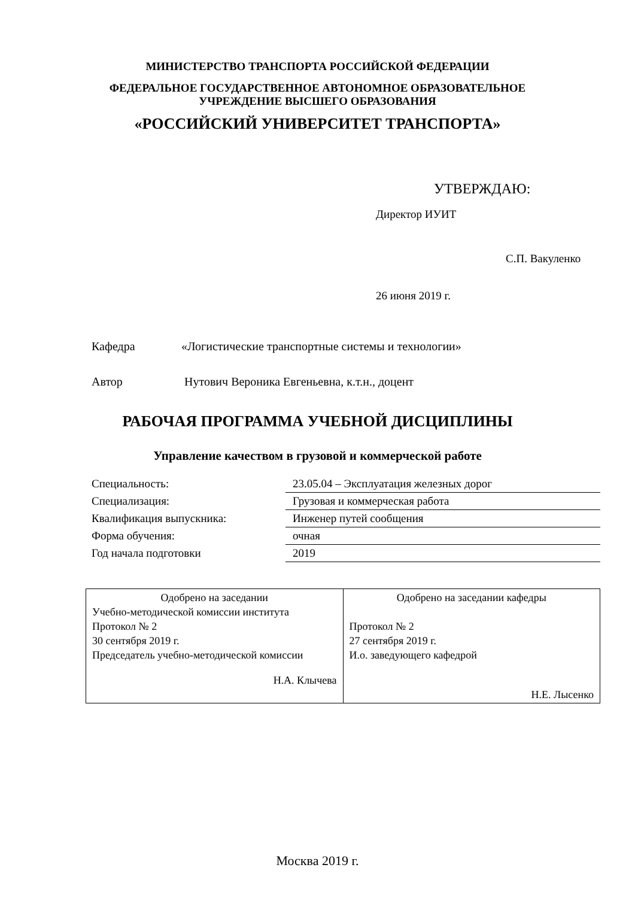МИНИСТЕРСТВО ТРАНСПОРТА РОССИЙСКОЙ ФЕДЕРАЦИИ
ФЕДЕРАЛЬНОЕ ГОСУДАРСТВЕННОЕ АВТОНОМНОЕ ОБРАЗОВАТЕЛЬНОЕ
УЧРЕЖДЕНИЕ ВЫСШЕГО ОБРАЗОВАНИЯ
«РОССИЙСКИЙ УНИВЕРСИТЕТ ТРАНСПОРТА»
УТВЕРЖДАЮ:
Директор ИУИТ
С.П. Вакуленко
26 июня 2019 г.
Кафедра «Логистические транспортные системы и технологии»
Автор Нутович Вероника Евгеньевна, к.т.н., доцент
РАБОЧАЯ ПРОГРАММА УЧЕБНОЙ ДИСЦИПЛИНЫ
Управление качеством в грузовой и коммерческой работе
| Специальность: | 23.05.04 – Эксплуатация железных дорог |
| Специализация: | Грузовая и коммерческая работа |
| Квалификация выпускника: | Инженер путей сообщения |
| Форма обучения: | очная |
| Год начала подготовки | 2019 |
| Одобрено на заседании Учебно-методической комиссии института Протокол № 2 30 сентября 2019 г. Председатель учебно-методической комиссии Н.А. Клычева | Одобрено на заседании кафедры Протокол № 2 27 сентября 2019 г. И.о. заведующего кафедрой Н.Е. Лысенко |
Москва 2019 г.